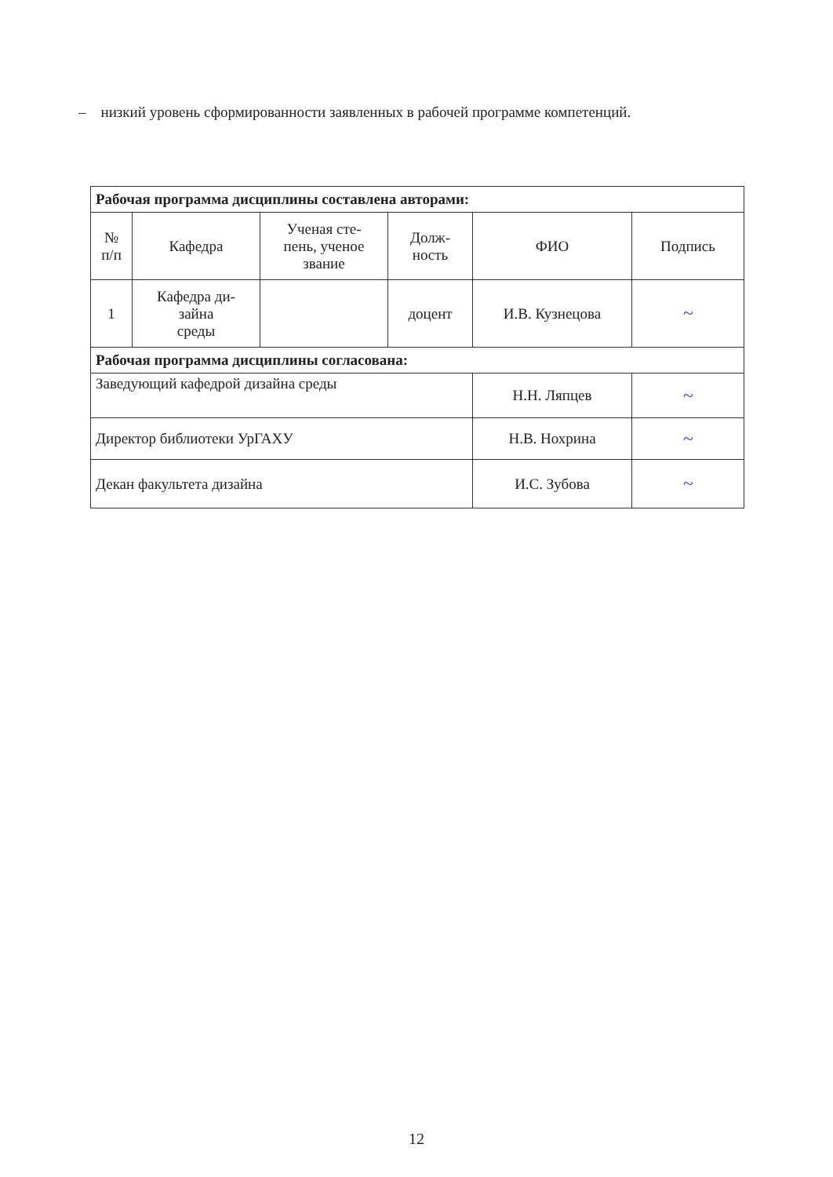– низкий уровень сформированности заявленных в рабочей программе компетенций.
| Рабочая программа дисциплины составлена авторами: | | | | | |
| № п/п | Кафедра | Ученая сте- пень, ученое звание | Долж- ность | ФИО | Подпись |
| 1 | Кафедра ди- зайна среды | | доцент | И.В. Кузнецова | ~ |
| Рабочая программа дисциплины согласована: | | | | | |
| Заведующий кафедрой дизайна среды | | | | Н.Н. Ляпцев | ~ |
| Директор библиотеки УрГАХУ | | | | Н.В. Нохрина | ~ |
| Декан факультета дизайна | | | | И.С. Зубова | ~ |
12